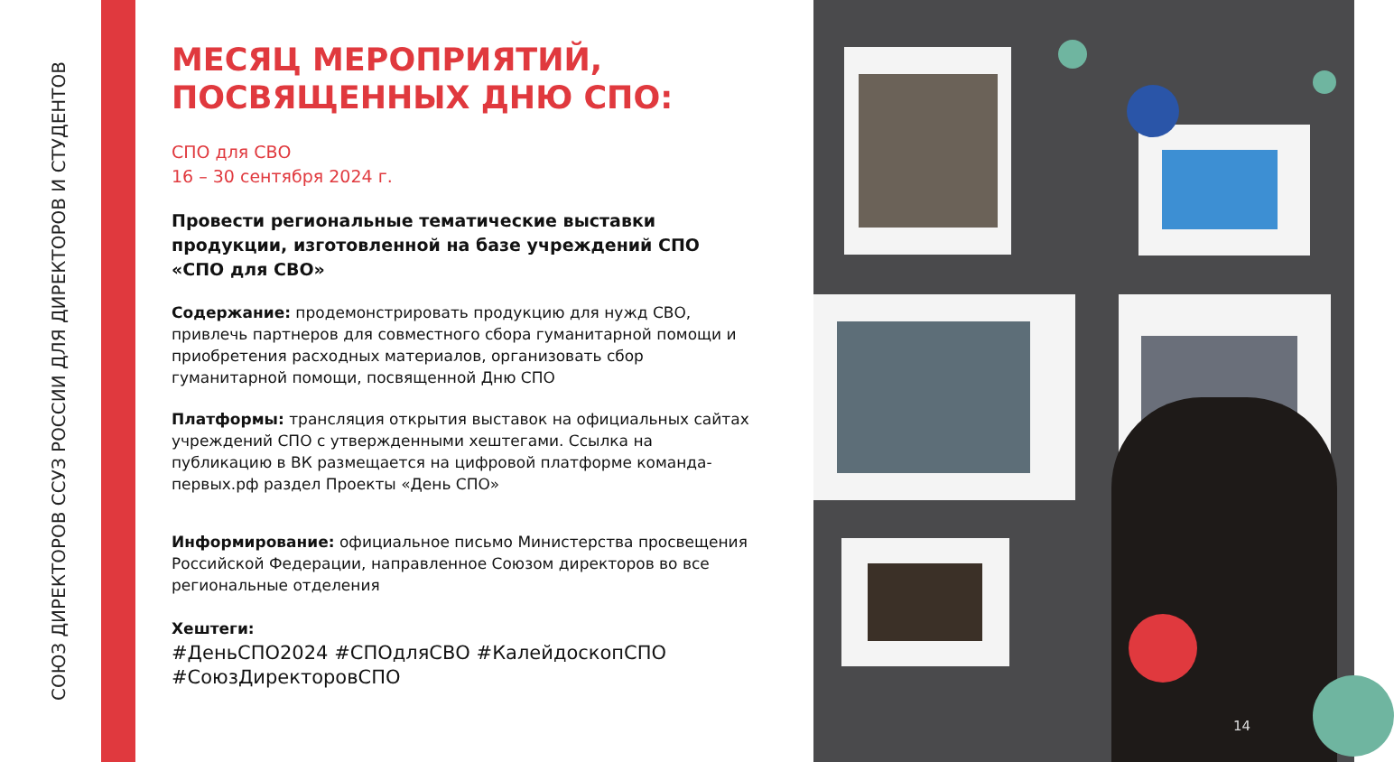СОЮЗ ДИРЕКТОРОВ ССУЗ РОССИИ ДЛЯ ДИРЕКТОРОВ И СТУДЕНТОВ
МЕСЯЦ МЕРОПРИЯТИЙ, ПОСВЯЩЕННЫХ ДНЮ СПО:
СПО для СВО
16 – 30 сентября 2024 г.
Провести региональные тематические выставки продукции, изготовленной на базе учреждений СПО «СПО для СВО»
Содержание: продемонстрировать продукцию для нужд СВО, привлечь партнеров для совместного сбора гуманитарной помощи и приобретения расходных материалов, организовать сбор гуманитарной помощи, посвященной Дню СПО
Платформы: трансляция открытия выставок на официальных сайтах учреждений СПО с утвержденными хештегами. Ссылка на публикацию в ВК размещается на цифровой платформе команда-первых.рф раздел Проекты «День СПО»
Информирование: официальное письмо Министерства просвещения Российской Федерации, направленное Союзом директоров во все региональные отделения
Хештеги:
#ДеньСПО2024 #СПОдляСВО #КалейдоскопСПО #СоюзДиректоровСПО
14